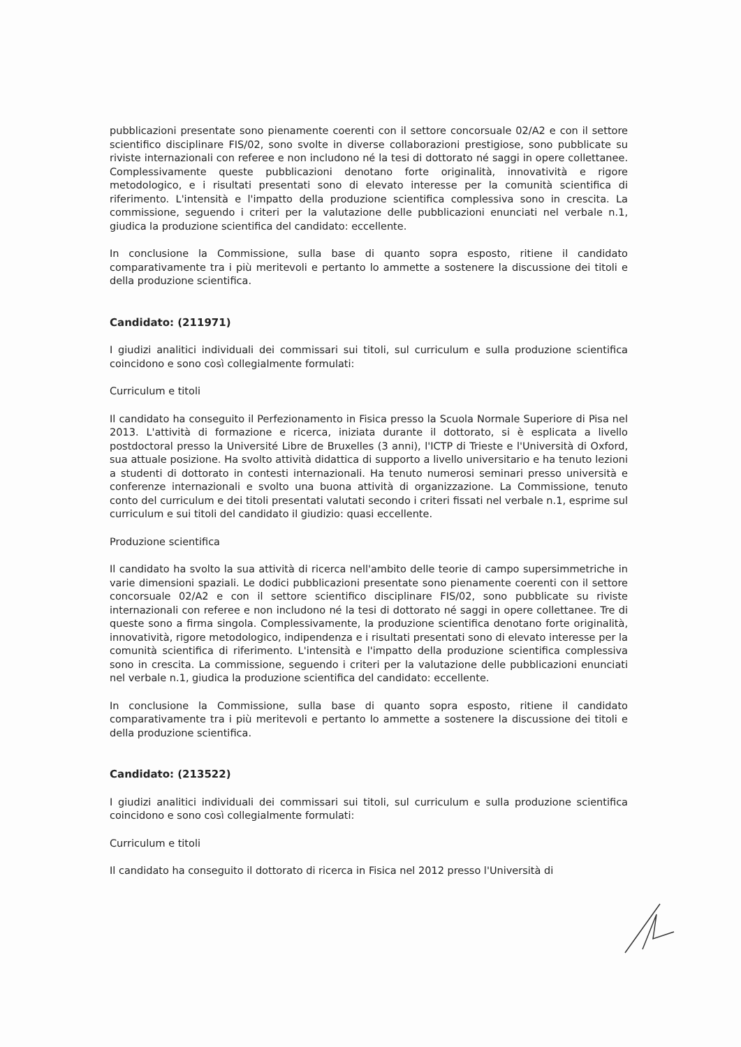pubblicazioni presentate sono pienamente coerenti con il settore concorsuale 02/A2 e con il settore scientifico disciplinare FIS/02, sono svolte in diverse collaborazioni prestigiose, sono pubblicate su riviste internazionali con referee e non includono né la tesi di dottorato né saggi in opere collettanee. Complessivamente queste pubblicazioni denotano forte originalità, innovatività e rigore metodologico, e i risultati presentati sono di elevato interesse per la comunità scientifica di riferimento. L'intensità e l'impatto della produzione scientifica complessiva sono in crescita. La commissione, seguendo i criteri per la valutazione delle pubblicazioni enunciati nel verbale n.1, giudica la produzione scientifica del candidato: eccellente.
In conclusione la Commissione, sulla base di quanto sopra esposto, ritiene il candidato comparativamente tra i più meritevoli e pertanto lo ammette a sostenere la discussione dei titoli e della produzione scientifica.
Candidato: (211971)
I giudizi analitici individuali dei commissari sui titoli, sul curriculum e sulla produzione scientifica coincidono e sono così collegialmente formulati:
Curriculum e titoli
Il candidato ha conseguito il Perfezionamento in Fisica presso la Scuola Normale Superiore di Pisa nel 2013. L'attività di formazione e ricerca, iniziata durante il dottorato, si è esplicata a livello postdoctoral presso la Université Libre de Bruxelles (3 anni), l'ICTP di Trieste e l'Università di Oxford, sua attuale posizione. Ha svolto attività didattica di supporto a livello universitario e ha tenuto lezioni a studenti di dottorato in contesti internazionali. Ha tenuto numerosi seminari presso università e conferenze internazionali e svolto una buona attività di organizzazione. La Commissione, tenuto conto del curriculum e dei titoli presentati valutati secondo i criteri fissati nel verbale n.1, esprime sul curriculum e sui titoli del candidato il giudizio: quasi eccellente.
Produzione scientifica
Il candidato ha svolto la sua attività di ricerca nell'ambito delle teorie di campo supersimmetriche in varie dimensioni spaziali. Le dodici pubblicazioni presentate sono pienamente coerenti con il settore concorsuale 02/A2 e con il settore scientifico disciplinare FIS/02, sono pubblicate su riviste internazionali con referee e non includono né la tesi di dottorato né saggi in opere collettanee. Tre di queste sono a firma singola. Complessivamente, la produzione scientifica denotano forte originalità, innovatività, rigore metodologico, indipendenza e i risultati presentati sono di elevato interesse per la comunità scientifica di riferimento. L'intensità e l'impatto della produzione scientifica complessiva sono in crescita. La commissione, seguendo i criteri per la valutazione delle pubblicazioni enunciati nel verbale n.1, giudica la produzione scientifica del candidato: eccellente.
In conclusione la Commissione, sulla base di quanto sopra esposto, ritiene il candidato comparativamente tra i più meritevoli e pertanto lo ammette a sostenere la discussione dei titoli e della produzione scientifica.
Candidato: (213522)
I giudizi analitici individuali dei commissari sui titoli, sul curriculum e sulla produzione scientifica coincidono e sono così collegialmente formulati:
Curriculum e titoli
Il candidato ha conseguito il dottorato di ricerca in Fisica nel 2012 presso l'Università di